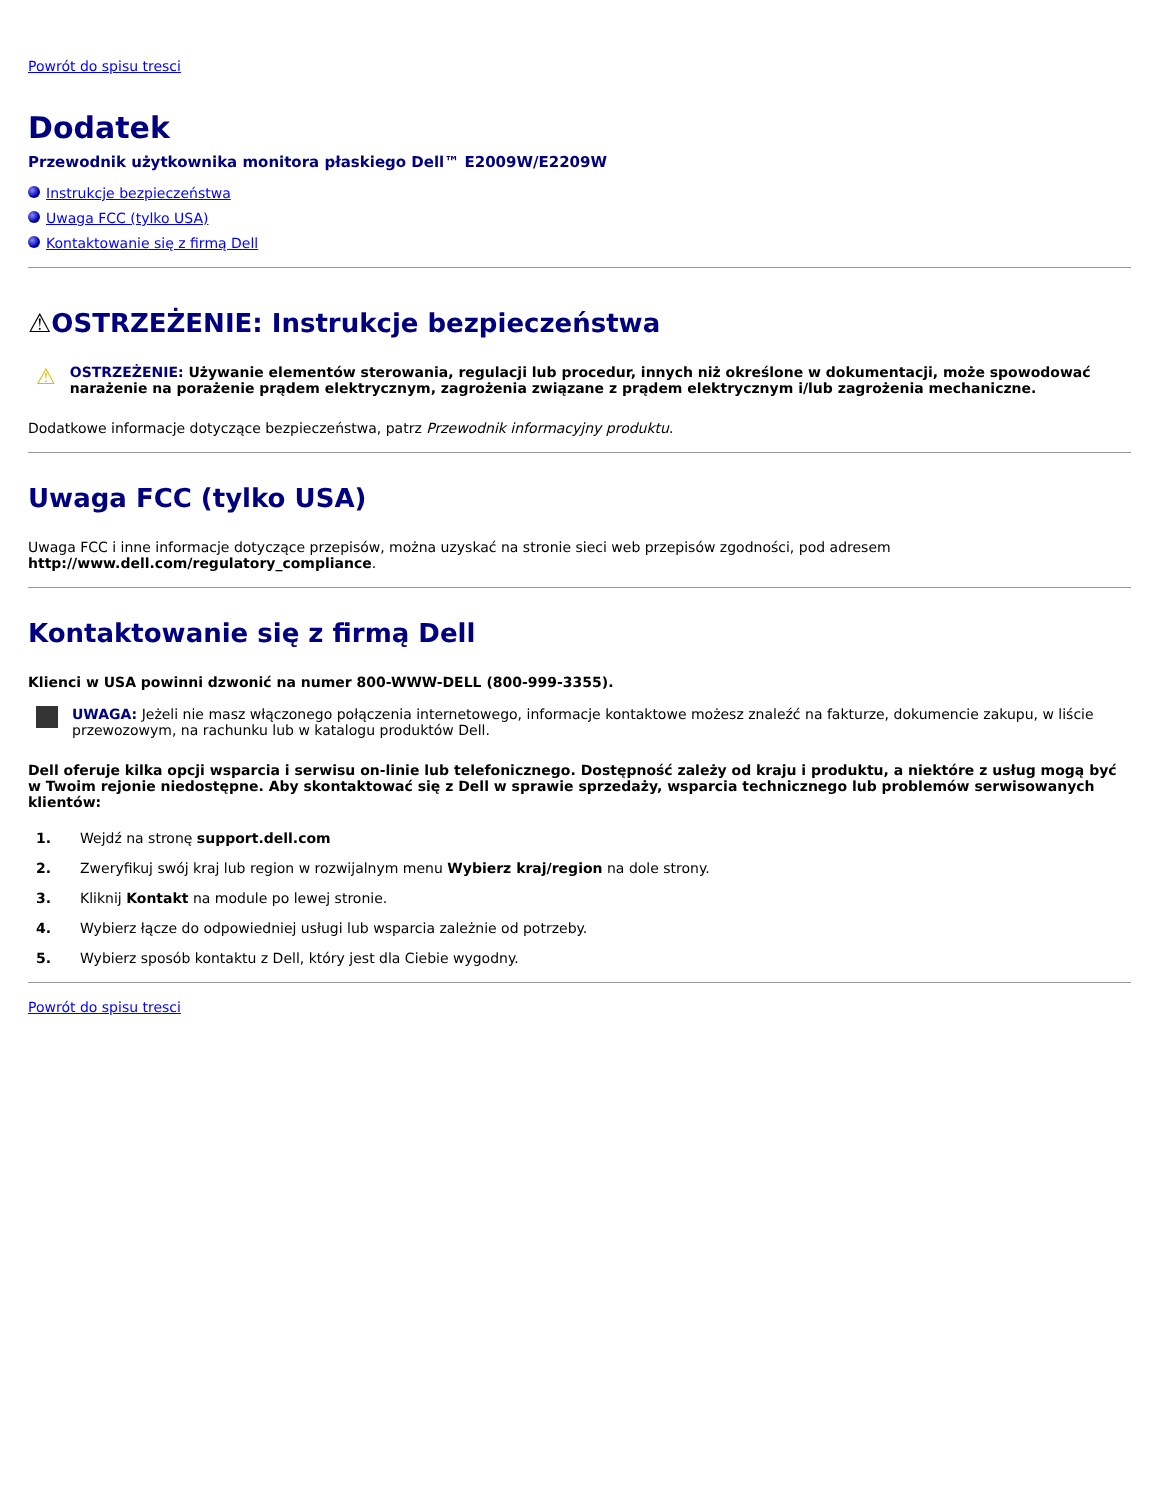Powrót do spisu tresci
Dodatek
Przewodnik użytkownika monitora płaskiego Dell™ E2009W/E2209W
Instrukcje bezpieczeństwa
Uwaga FCC (tylko USA)
Kontaktowanie się z firmą Dell
⚠OSTRZEŻENIE: Instrukcje bezpieczeństwa
⚠
OSTRZEŻENIE: Używanie elementów sterowania, regulacji lub procedur, innych niż określone w dokumentacji, może spowodować narażenie na porażenie prądem elektrycznym, zagrożenia związane z prądem elektrycznym i/lub zagrożenia mechaniczne.
Dodatkowe informacje dotyczące bezpieczeństwa, patrz Przewodnik informacyjny produktu.
Uwaga FCC (tylko USA)
Uwaga FCC i inne informacje dotyczące przepisów, można uzyskać na stronie sieci web przepisów zgodności, pod adresem http://www.dell.com/regulatory_compliance.
Kontaktowanie się z firmą Dell
Klienci w USA powinni dzwonić na numer 800-WWW-DELL (800-999-3355).
UWAGA: Jeżeli nie masz włączonego połączenia internetowego, informacje kontaktowe możesz znaleźć na fakturze, dokumencie zakupu, w liście przewozowym, na rachunku lub w katalogu produktów Dell.
Dell oferuje kilka opcji wsparcia i serwisu on-linie lub telefonicznego. Dostępność zależy od kraju i produktu, a niektóre z usług mogą być w Twoim rejonie niedostępne. Aby skontaktować się z Dell w sprawie sprzedaży, wsparcia technicznego lub problemów serwisowanych klientów:
1. Wejdź na stronę support.dell.com
2. Zweryfikuj swój kraj lub region w rozwijalnym menu Wybierz kraj/region na dole strony.
3. Kliknij Kontakt na module po lewej stronie.
4. Wybierz łącze do odpowiedniej usługi lub wsparcia zależnie od potrzeby.
5. Wybierz sposób kontaktu z Dell, który jest dla Ciebie wygodny.
Powrót do spisu tresci